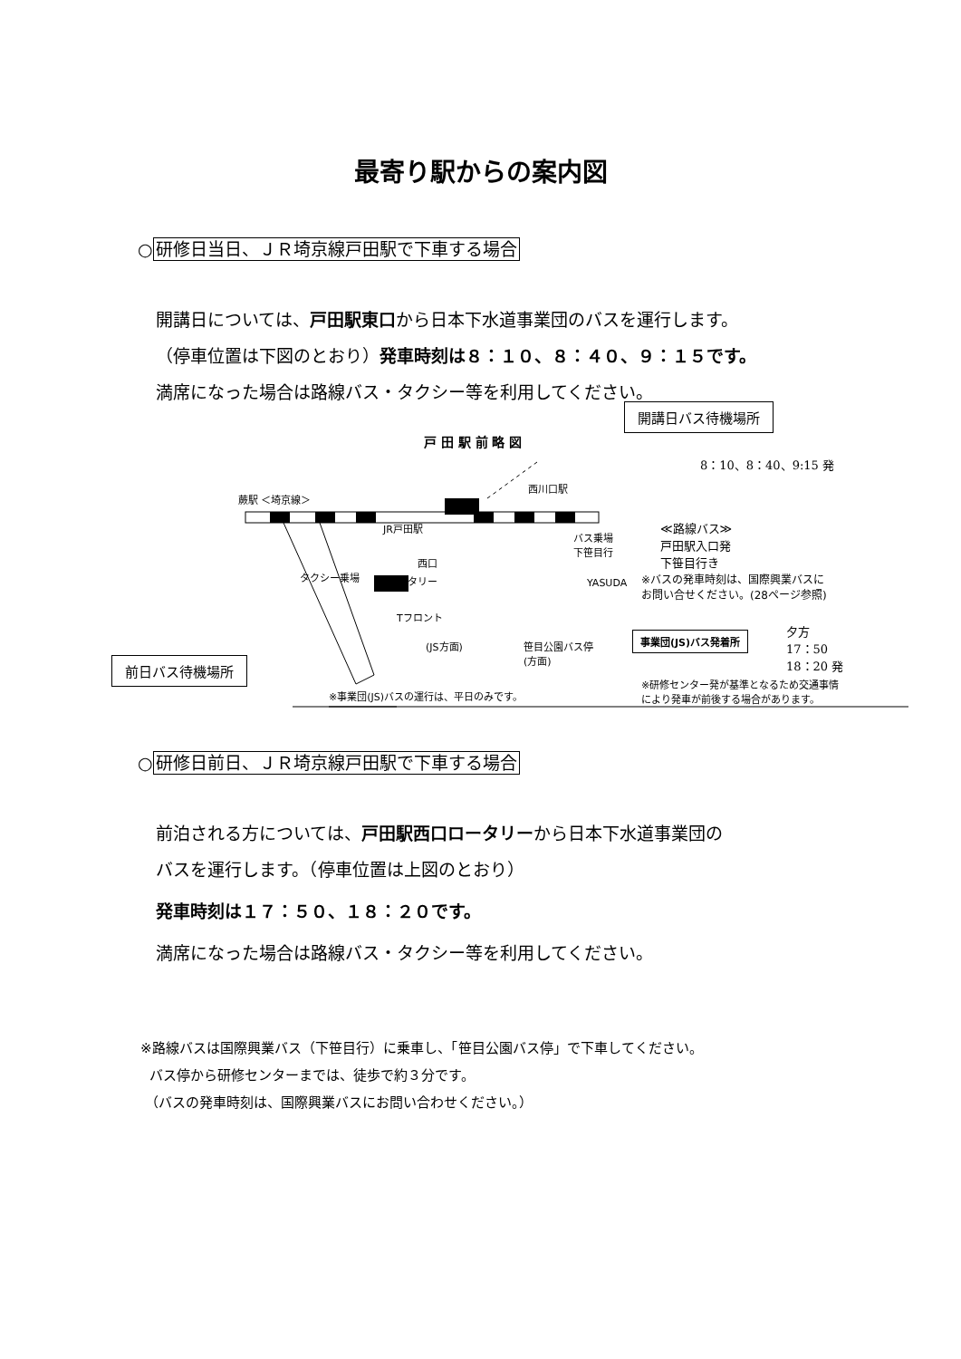最寄り駅からの案内図
○研修日当日、ＪＲ埼京線戸田駅で下車する場合
開講日については、戸田駅東口から日本下水道事業団のバスを運行します。
（停車位置は下図のとおり）発車時刻は８：１０、８：４０、９：１５です。
満席になった場合は路線バス・タクシー等を利用してください。
開講日バス待機場所
戸 田 駅 前 略 図
8：10、8：40、9:15 発
蕨駅 ＜埼京線＞
西川口駅
JR戸田駅
≪路線バス≫
戸田駅入口発
下笹目行き
バス乗場
下笹目行
西口
タクシー乗場 ロータリー YASUDA
※バスの発車時刻は、国際興業バスに
お問い合せください。(28ページ参照)
Tフロント
(JS方面)
笹目公園バス停
(方面)
事業団(JS)バス発着所
夕方
17：50
18：20 発
前日バス待機場所
※事業団(JS)バスの運行は、平日のみです。
※研修センター発が基準となるため交通事情
により発車が前後する場合があります。
○研修日前日、ＪＲ埼京線戸田駅で下車する場合
前泊される方については、戸田駅西口ロータリーから日本下水道事業団の
バスを運行します。（停車位置は上図のとおり）
発車時刻は１７：５０、１８：２０です。
満席になった場合は路線バス・タクシー等を利用してください。
※路線バスは国際興業バス（下笹目行）に乗車し、「笹目公園バス停」で下車してください。
バス停から研修センターまでは、徒歩で約３分です。
（バスの発車時刻は、国際興業バスにお問い合わせください。）